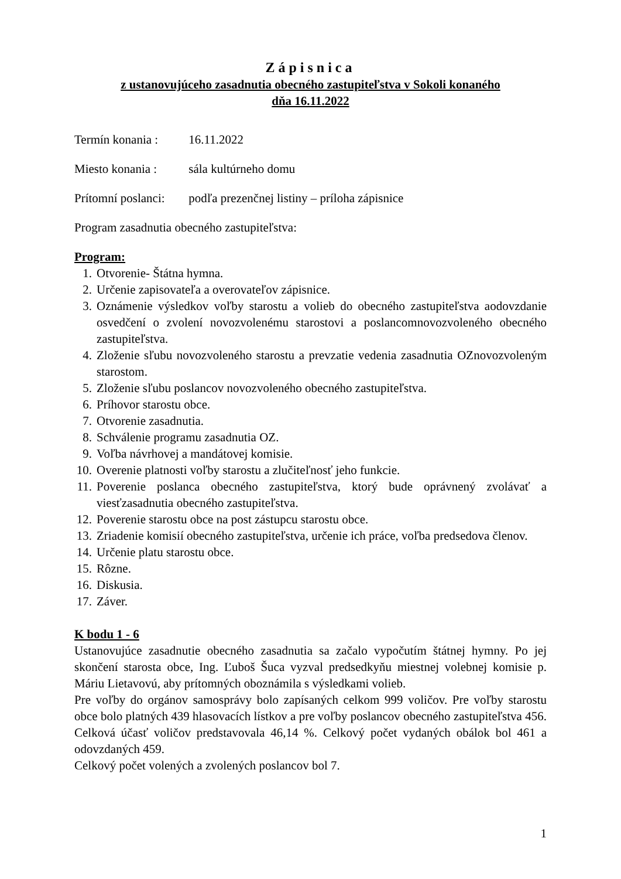Zápisnica
z ustanovujúceho zasadnutia obecného zastupiteľstva v Sokoli konaného
dňa 16.11.2022
Termín konania : 16.11.2022
Miesto konania : sála kultúrneho domu
Prítomní poslanci: podľa prezenčnej listiny – príloha zápisnice
Program zasadnutia obecného zastupiteľstva:
Program:
1. Otvorenie- Štátna hymna.
2. Určenie zapisovateľa a overovateľov zápisnice.
3. Oznámenie výsledkov voľby starostu a volieb do obecného zastupiteľstva aodovzdanie osvedčení o zvolení novozvolenému starostovi a poslancomnovozvoleného obecného zastupiteľstva.
4. Zloženie sľubu novozvoleného starostu a prevzatie vedenia zasadnutia OZnovozvoleným starostom.
5. Zloženie sľubu poslancov novozvoleného obecného zastupiteľstva.
6. Príhovor starostu obce.
7. Otvorenie zasadnutia.
8. Schválenie programu zasadnutia OZ.
9. Voľba návrhovej a mandátovej komisie.
10. Overenie platnosti voľby starostu a zlučiteľnosť jeho funkcie.
11. Poverenie poslanca obecného zastupiteľstva, ktorý bude oprávnený zvolávať a viesťzasadnutia obecného zastupiteľstva.
12. Poverenie starostu obce na post zástupcu starostu obce.
13. Zriadenie komisií obecného zastupiteľstva, určenie ich práce, voľba predsedova členov.
14. Určenie platu starostu obce.
15. Rôzne.
16. Diskusia.
17. Záver.
K bodu 1 - 6
Ustanovujúce zasadnutie obecného zasadnutia sa začalo vypočutím štátnej hymny. Po jej skončení starosta obce, Ing. Ľuboš Šuca vyzval predsedkyňu miestnej volebnej komisie p. Máriu Lietavovú, aby prítomných oboznámila s výsledkami volieb.
Pre voľby do orgánov samosprávy bolo zapísaných celkom 999 voličov. Pre voľby starostu obce bolo platných 439 hlasovacích lístkov a pre voľby poslancov obecného zastupiteľstva 456. Celková účasť voličov predstavovala 46,14 %. Celkový počet vydaných obálok bol 461 a odovzdaných 459.
Celkový počet volených a zvolených poslancov bol 7.
1